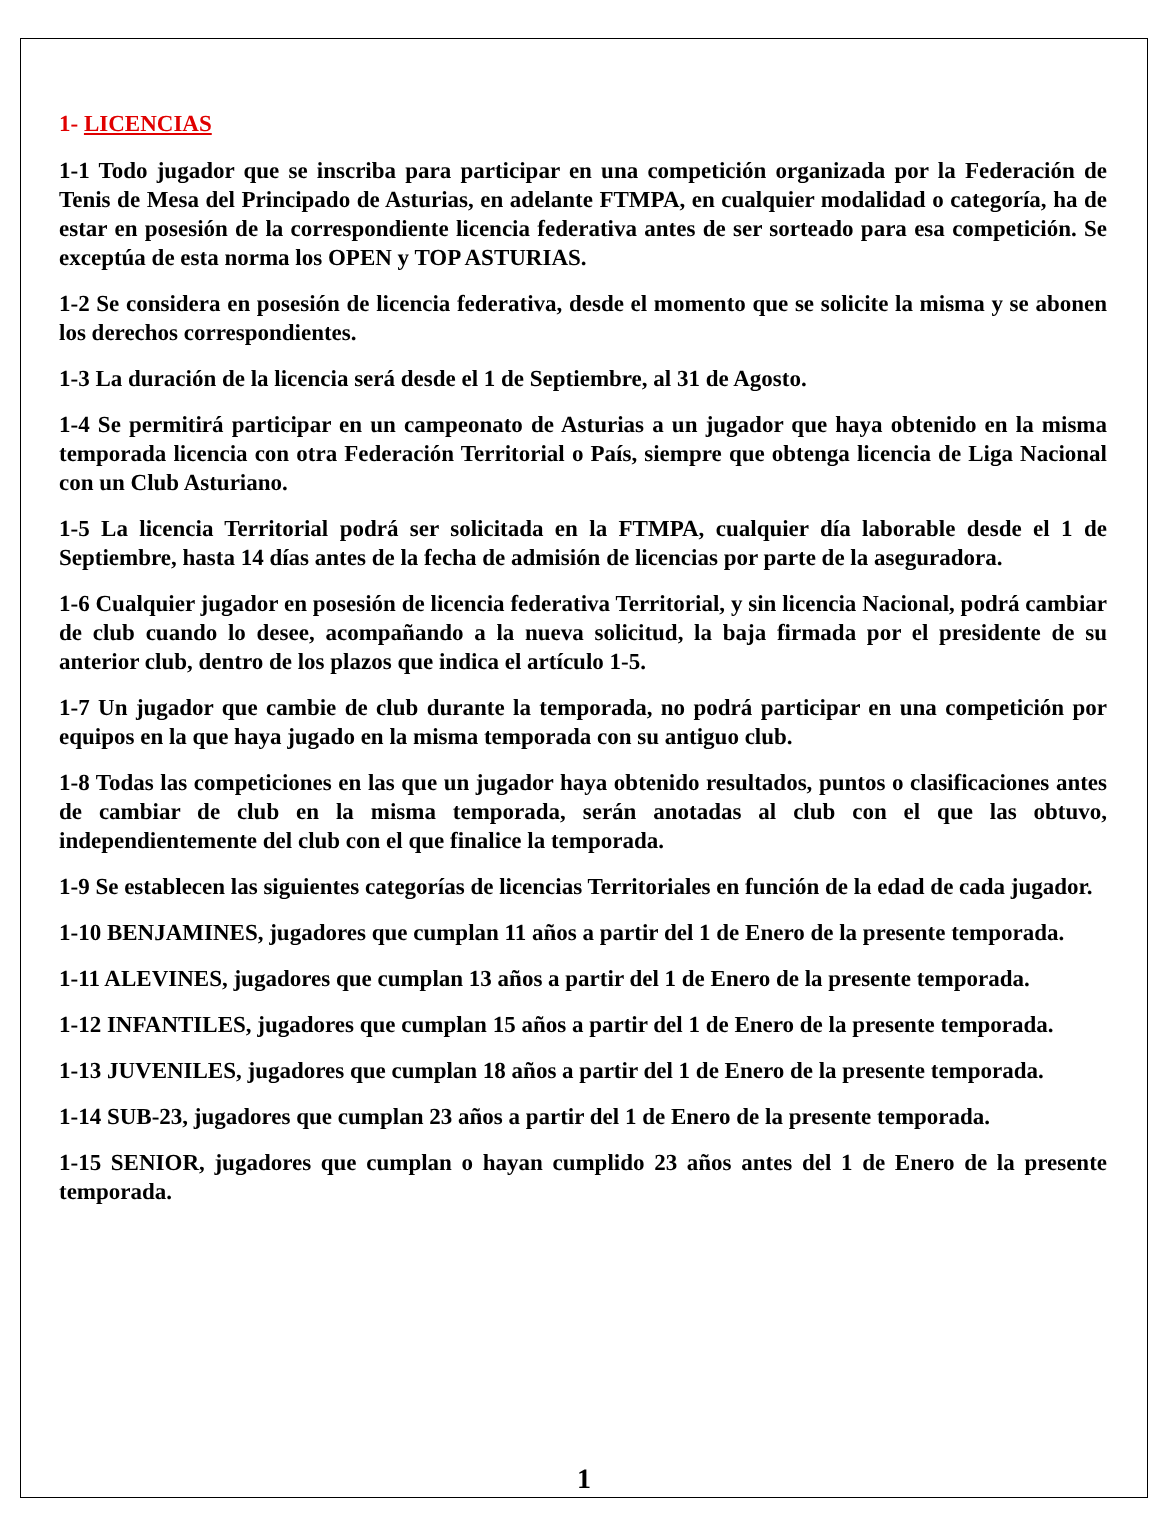1- LICENCIAS
1-1 Todo jugador que se inscriba para participar en una competición organizada por la Federación de Tenis de Mesa del Principado de Asturias, en adelante FTMPA, en cualquier modalidad o categoría, ha de estar en posesión de la correspondiente licencia federativa antes de ser sorteado para esa competición. Se exceptúa de esta norma los OPEN y TOP ASTURIAS.
1-2 Se considera en posesión de licencia federativa, desde el momento que se solicite la misma y se abonen los derechos correspondientes.
1-3 La duración de la licencia será desde el 1 de Septiembre, al 31 de Agosto.
1-4 Se permitirá participar en un campeonato de Asturias a un jugador que haya obtenido en la misma temporada licencia con otra Federación Territorial o País, siempre que obtenga licencia de Liga Nacional con un Club Asturiano.
1-5 La licencia Territorial podrá ser solicitada en la FTMPA, cualquier día laborable desde el 1 de Septiembre, hasta 14 días antes de la fecha de admisión de licencias por parte de la aseguradora.
1-6 Cualquier jugador en posesión de licencia federativa Territorial, y sin licencia Nacional, podrá cambiar de club cuando lo desee, acompañando a la nueva solicitud, la baja firmada por el presidente de su anterior club, dentro de los plazos que indica el artículo 1-5.
1-7 Un jugador que cambie de club durante la temporada, no podrá participar en una competición por equipos en la que haya jugado en la misma temporada con su antiguo club.
1-8 Todas las competiciones en las que un jugador haya obtenido resultados, puntos o clasificaciones antes de cambiar de club en la misma temporada, serán anotadas al club con el que las obtuvo, independientemente del club con el que finalice la temporada.
1-9 Se establecen las siguientes categorías de licencias Territoriales en función de la edad de cada jugador.
1-10 BENJAMINES, jugadores que cumplan 11 años a partir del 1 de Enero de la presente temporada.
1-11 ALEVINES, jugadores que cumplan 13 años a partir del 1 de Enero de la presente temporada.
1-12 INFANTILES, jugadores que cumplan 15 años a partir del 1 de Enero de la presente temporada.
1-13 JUVENILES, jugadores que cumplan 18 años a partir del 1 de Enero de la presente temporada.
1-14 SUB-23, jugadores que cumplan 23 años a partir del 1 de Enero de la presente temporada.
1-15 SENIOR, jugadores que cumplan o hayan cumplido 23 años antes del 1 de Enero de la presente temporada.
1